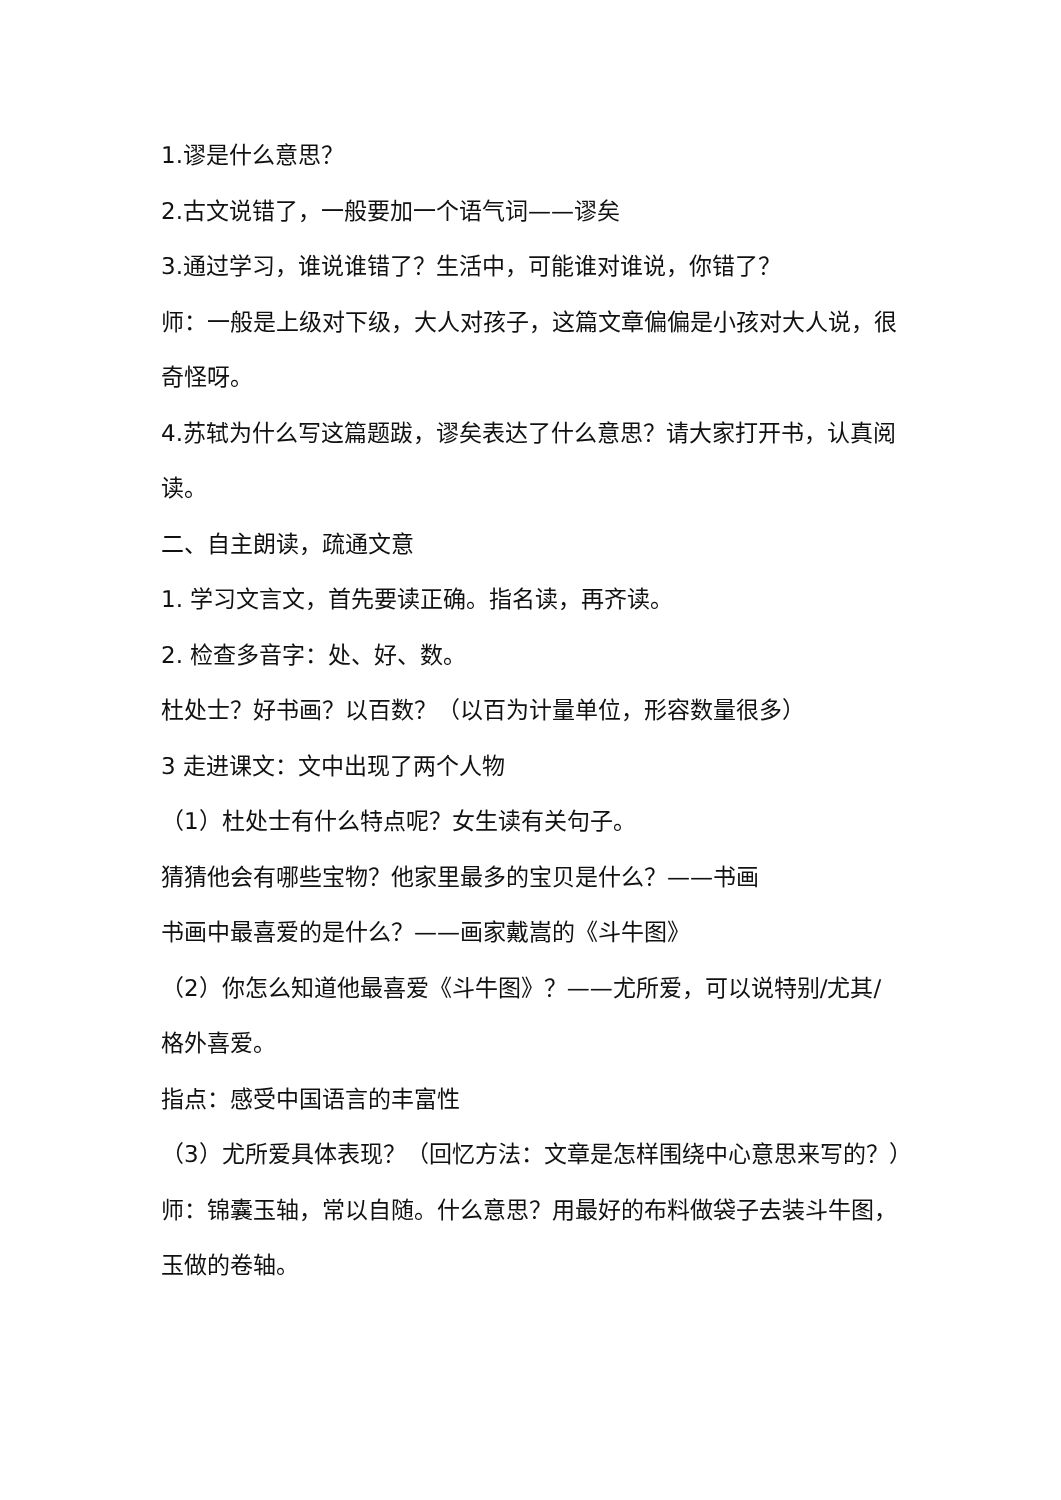1.谬是什么意思？
2.古文说错了，一般要加一个语气词——谬矣
3.通过学习，谁说谁错了？生活中，可能谁对谁说，你错了？
师：一般是上级对下级，大人对孩子，这篇文章偏偏是小孩对大人说，很奇怪呀。
4.苏轼为什么写这篇题跋，谬矣表达了什么意思？请大家打开书，认真阅读。
二、自主朗读，疏通文意
1. 学习文言文，首先要读正确。指名读，再齐读。
2. 检查多音字：处、好、数。
杜处士？好书画？以百数？（以百为计量单位，形容数量很多）
3 走进课文：文中出现了两个人物
（1）杜处士有什么特点呢？女生读有关句子。
猜猜他会有哪些宝物？他家里最多的宝贝是什么？——书画
书画中最喜爱的是什么？——画家戴嵩的《斗牛图》
（2）你怎么知道他最喜爱《斗牛图》？——尤所爱，可以说特别/尤其/格外喜爱。
指点：感受中国语言的丰富性
（3）尤所爱具体表现？（回忆方法：文章是怎样围绕中心意思来写的？）
师：锦囊玉轴，常以自随。什么意思？用最好的布料做袋子去装斗牛图，玉做的卷轴。